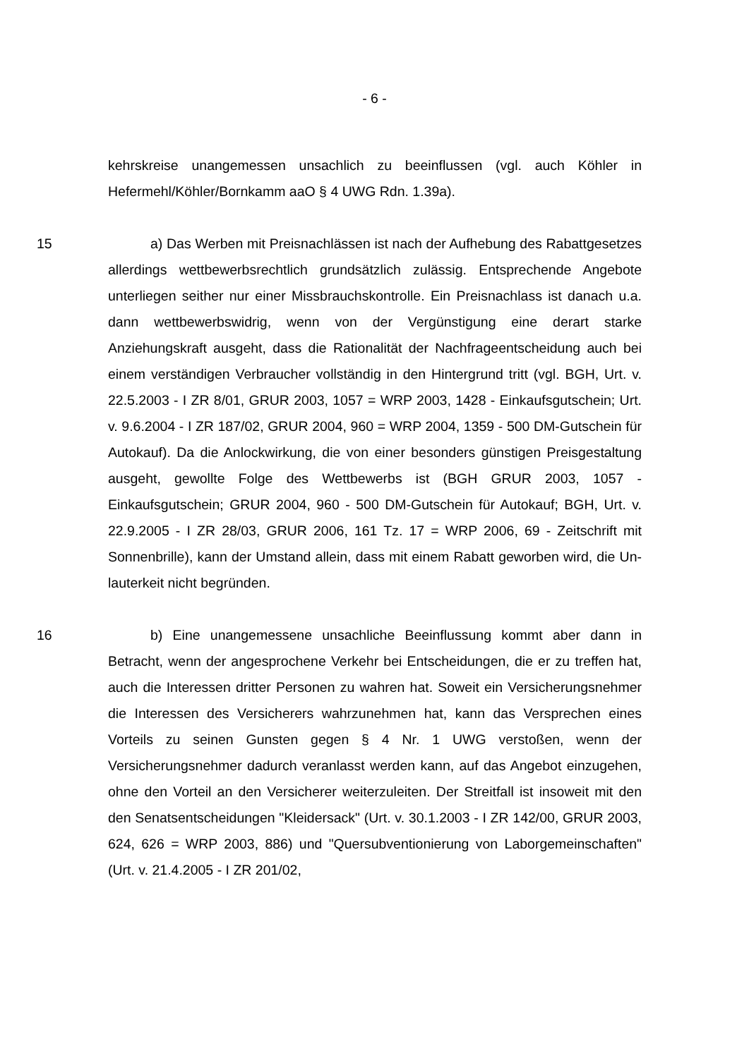- 6 -
kehrskreise unangemessen unsachlich zu beeinflussen (vgl. auch Köhler in Hefermehl/Köhler/Bornkamm aaO § 4 UWG Rdn. 1.39a).
15 a) Das Werben mit Preisnachlässen ist nach der Aufhebung des Rabatt­gesetzes allerdings wettbewerbsrechtlich grundsätzlich zulässig. Entsprechen­de Angebote unterliegen seither nur einer Missbrauchskontrolle. Ein Preisnach­lass ist danach u.a. dann wettbewerbswidrig, wenn von der Vergünstigung eine derart starke Anziehungskraft ausgeht, dass die Rationalität der Nachfrageent­scheidung auch bei einem verständigen Verbraucher vollständig in den Hinter­grund tritt (vgl. BGH, Urt. v. 22.5.2003 - I ZR 8/01, GRUR 2003, 1057 = WRP 2003, 1428 - Einkaufsgutschein; Urt. v. 9.6.2004 - I ZR 187/02, GRUR 2004, 960 = WRP 2004, 1359 - 500 DM-Gutschein für Autokauf). Da die Anlockwir­kung, die von einer besonders günstigen Preisgestaltung ausgeht, gewollte Folge des Wettbewerbs ist (BGH GRUR 2003, 1057 - Einkaufsgutschein; GRUR 2004, 960 - 500 DM-Gutschein für Autokauf; BGH, Urt. v. 22.9.2005 - I ZR 28/03, GRUR 2006, 161 Tz. 17 = WRP 2006, 69 - Zeitschrift mit Sonnen­brille), kann der Umstand allein, dass mit einem Rabatt geworben wird, die Un­lauterkeit nicht begründen.
16 b) Eine unangemessene unsachliche Beeinflussung kommt aber dann in Betracht, wenn der angesprochene Verkehr bei Entscheidungen, die er zu tref­fen hat, auch die Interessen dritter Personen zu wahren hat. Soweit ein Versi­cherungsnehmer die Interessen des Versicherers wahrzunehmen hat, kann das Versprechen eines Vorteils zu seinen Gunsten gegen § 4 Nr. 1 UWG versto­ßen, wenn der Versicherungsnehmer dadurch veranlasst werden kann, auf das Angebot einzugehen, ohne den Vorteil an den Versicherer weiterzuleiten. Der Streitfall ist insoweit mit den den Senatsentscheidungen "Kleidersack" (Urt. v. 30.1.2003 - I ZR 142/00, GRUR 2003, 624, 626 = WRP 2003, 886) und "Quer­subventionierung von Laborgemeinschaften" (Urt. v. 21.4.2005 - I ZR 201/02,